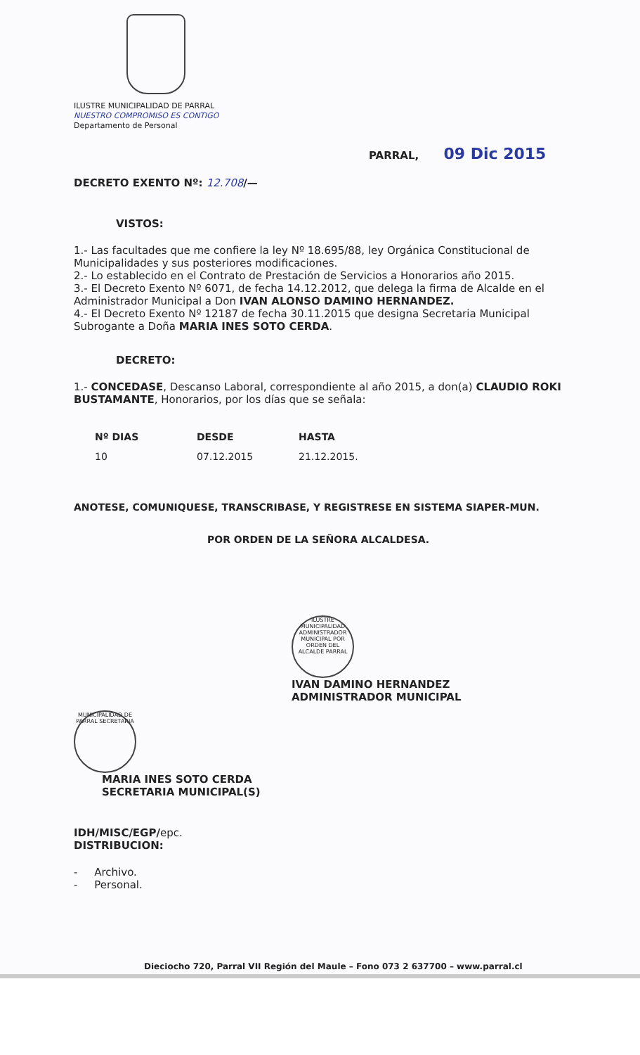ILUSTRE MUNICIPALIDAD DE PARRAL
NUESTRO COMPROMISO ES CONTIGO
Departamento de Personal
PARRAL, 09 Dic 2015
DECRETO EXENTO Nº: 12.708/—
VISTOS:
1.- Las facultades que me confiere la ley Nº 18.695/88, ley Orgánica Constitucional de Municipalidades y sus posteriores modificaciones.
2.- Lo establecido en el Contrato de Prestación de Servicios a Honorarios año 2015.
3.- El Decreto Exento Nº 6071, de fecha 14.12.2012, que delega la firma de Alcalde en el Administrador Municipal a Don IVAN ALONSO DAMINO HERNANDEZ.
4.- El Decreto Exento Nº 12187 de fecha 30.11.2015 que designa Secretaria Municipal Subrogante a Doña MARIA INES SOTO CERDA.
DECRETO:
1.- CONCEDASE, Descanso Laboral, correspondiente al año 2015, a don(a) CLAUDIO ROKI BUSTAMANTE, Honorarios, por los días que se señala:
| Nº DIAS | DESDE | HASTA |
| --- | --- | --- |
| 10 | 07.12.2015 | 21.12.2015. |
ANOTESE, COMUNIQUESE, TRANSCRIBASE, Y REGISTRESE EN SISTEMA SIAPER-MUN.
POR ORDEN DE LA SEÑORA ALCALDESA.
ILUSTRE MUNICIPALIDAD ADMINISTRADOR MUNICIPAL POR ORDEN DEL ALCALDE PARRAL
IVAN DAMINO HERNANDEZ
ADMINISTRADOR MUNICIPAL
MUNICIPALIDAD DE PARRAL SECRETARIA
MARIA INES SOTO CERDA
SECRETARIA MUNICIPAL(S)
IDH/MISC/EGP/epc.
DISTRIBUCION:
- Archivo.
- Personal.
Dieciocho 720, Parral VII Región del Maule – Fono 073 2 637700 – www.parral.cl